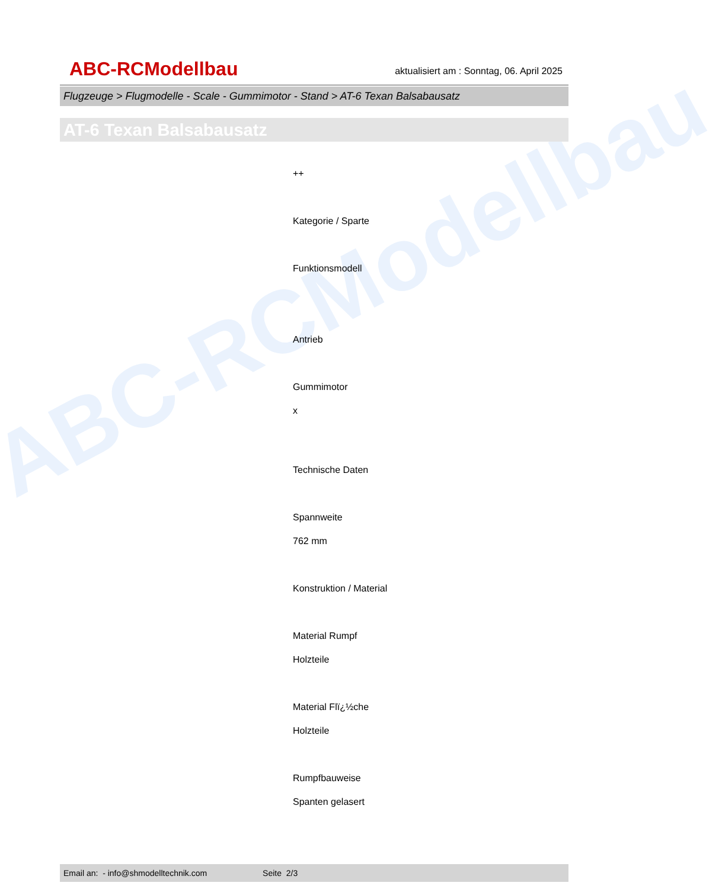ABC-RCModellbau
ABC-RCModellbau
aktualisiert am : Sonntag, 06. April 2025
Flugzeuge > Flugmodelle - Scale - Gummimotor - Stand > AT-6 Texan Balsabausatz
AT-6 Texan Balsabausatz
++
Kategorie / Sparte
Funktionsmodell
Antrieb
Gummimotor
x
Technische Daten
Spannweite
762 mm
Konstruktion / Material
Material Rumpf
Holzteile
Material Flï¿½che
Holzteile
Rumpfbauweise
Spanten gelasert
Email an: - info@shmodelltechnik.com Seite 2/3